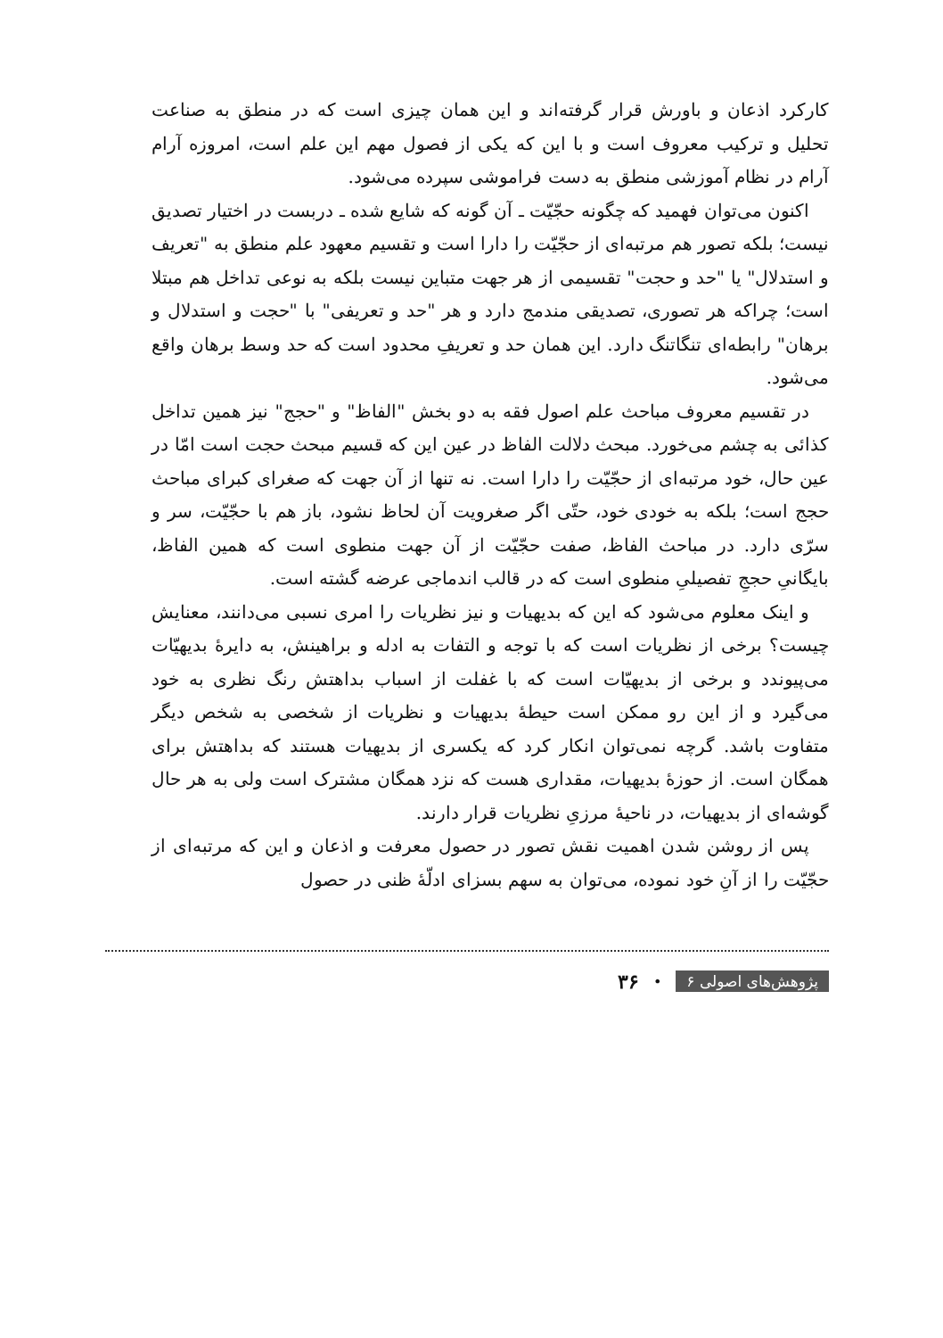کارکرد اذعان و باورش قرار گرفته‌اند و این همان چیزی است که در منطق به صناعت تحلیل و ترکیب معروف است و با این که یکی از فصول مهم این علم است، امروزه آرام آرام در نظام آموزشی منطق به دست فراموشی سپرده می‌شود.
اکنون می‌توان فهمید که چگونه حجّیّت ـ آن گونه که شایع شده ـ دربست در اختیار تصدیق نیست؛ بلکه تصور هم مرتبه‌ای از حجّیّت را دارا است و تقسیم معهود علم منطق به "تعریف و استدلال" یا "حد و حجت" تقسیمی از هر جهت متباین نیست بلکه به نوعی تداخل هم مبتلا است؛ چراکه هر تصوری، تصدیقی مندمج دارد و هر "حد و تعریفی" با "حجت و استدلال و برهان" رابطه‌ای تنگاتنگ دارد. این همان حد و تعریفِ محدود است که حد وسط برهان واقع می‌شود.
در تقسیم معروف مباحث علم اصول فقه به دو بخش "الفاظ" و "حجج" نیز همین تداخل کذائی به چشم می‌خورد. مبحث دلالت الفاظ در عین این که قسیم مبحث حجت است امّا در عین حال، خود مرتبه‌ای از حجّیّت را دارا است. نه تنها از آن جهت که صغرای کبرای مباحث حجج است؛ بلکه به خودی خود، حتّی اگر صغرویت آن لحاظ نشود، باز هم با حجّیّت، سر و سرّی دارد. در مباحث الفاظ، صفت حجّیّت از آن جهت منطوی است که همین الفاظ، بایگانیِ حججِ تفصیلیِ منطوی است که در قالب اندماجی عرضه گشته است.
و اینک معلوم می‌شود که این که بدیهیات و نیز نظریات را امری نسبی می‌دانند، معنایش چیست؟ برخی از نظریات است که با توجه و التفات به ادله و براهینش، به دایرهٔ بدیهیّات می‌پیوندد و برخی از بدیهیّات است که با غفلت از اسباب بداهتش رنگ نظری به خود می‌گیرد و از این رو ممکن است حیطهٔ بدیهیات و نظریات از شخصی به شخص دیگر متفاوت باشد. گرچه نمی‌توان انکار کرد که یکسری از بدیهیات هستند که بداهتش برای همگان است. از حوزهٔ بدیهیات، مقداری هست که نزد همگان مشترک است ولی به هر حال گوشه‌ای از بدیهیات، در ناحیهٔ مرزیِ نظریات قرار دارند.
پس از روشن شدن اهمیت نقش تصور در حصول معرفت و اذعان و این که مرتبه‌ای از حجّیّت را از آنِ خود نموده، می‌توان به سهم بسزای ادلّهٔ ظنی در حصول
پژوهش‌های اصولی ۶ • ۳۶